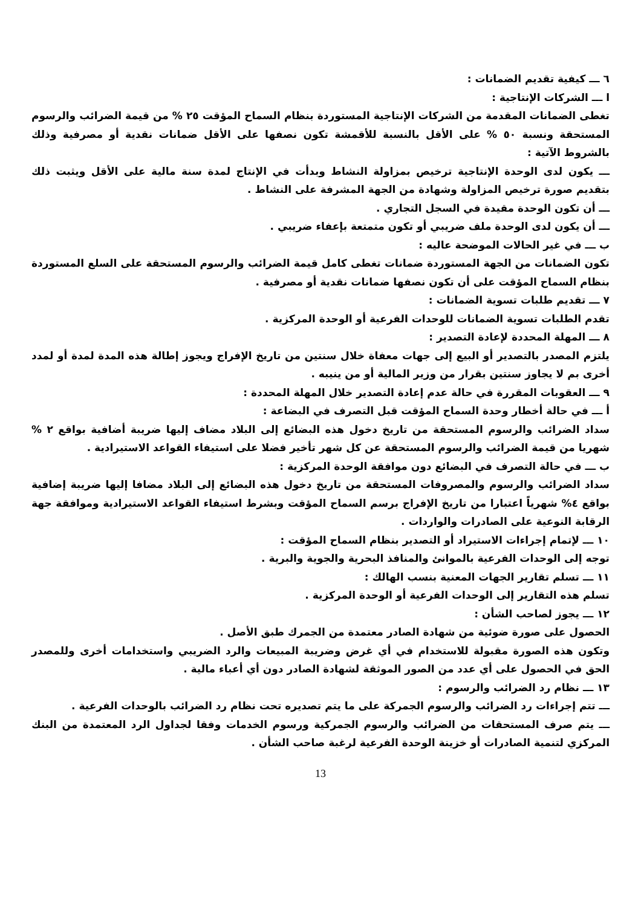٦ ـــ كيفية تقديم الضمانات :
ا ـــ الشركات الإنتاجية :
تغطى الضمانات المقدمة من الشركات الإنتاجية المستوردة بنظام السماح المؤقت ٢٥ % من قيمة الضرائب والرسوم المستحقة ونسبة ٥٠ % على الأقل بالنسبة للأقمشة تكون نصفها على الأقل ضمانات نقدية أو مصرفية وذلك بالشروط الآتية :
ـــ يكون لدى الوحدة الإنتاجية ترخيص بمزاولة النشاط وبدأت في الإنتاج لمدة سنة مالية على الأقل ويثبت ذلك بتقديم صورة ترخيص المزاولة وشهادة من الجهة المشرفة على النشاط .
ـــ أن تكون الوحدة مقيدة في السجل التجاري .
ـــ أن يكون لدى الوحدة ملف ضريبي أو تكون متمتعة بإعفاء ضريبي .
ب ـــ في غير الحالات الموضحة عاليه :
تكون الضمانات من الجهة المستوردة ضمانات تغطى كامل قيمة الضرائب والرسوم المستحقة على السلع المستوردة بنظام السماح المؤقت على أن تكون نصفها ضمانات نقدية أو مصرفية .
٧ ـــ تقديم طلبات تسوية الضمانات :
تقدم الطلبات تسوية الضمانات للوحدات الفرعية أو الوحدة المركزية .
٨ ـــ المهلة المحددة لإعادة التصدير :
يلتزم المصدر بالتصدير أو البيع إلى جهات معفاة خلال سنتين من تاريخ الإفراج ويجوز إطالة هذه المدة لمدة أو لمدد أخرى بم لا يجاوز سنتين بقرار من وزير المالية أو من ينيبه .
٩ ـــ العقوبات المقررة في حالة عدم إعادة التصدير خلال المهلة المحددة :
أ ـــ في حالة أخطار وحدة السماح المؤقت قبل التصرف في البضاعة :
سداد الضرائب والرسوم المستحقة من تاريخ دخول هذه البضائع إلى البلاد مضاف إليها ضريبة أضافية بواقع ٢ % شهريا من قيمة الضرائب والرسوم المستحقة عن كل شهر تأخير فضلا على استيفاء القواعد الاستيرادية .
ب ـــ في حالة التصرف في البضائع دون موافقة الوحدة المركزية :
سداد الضرائب والرسوم والمصروفات المستحقة من تاريخ دخول هذه البضائع إلى البلاد مضافا إليها ضريبة إضافية بواقع ٤% شهرياً اعتبارا من تاريخ الإفراج برسم السماح المؤقت وبشرط استيفاء القواعد الاستيرادية وموافقة جهة الرقابة النوعية على الصادرات والواردات .
١٠ ـــ لإتمام إجراءات الاستيراد أو التصدير بنظام السماح المؤقت :
توجه إلى الوحدات الفرعية بالموانئ والمنافذ البحرية والجوية والبرية .
١١ ـــ تسلم تقارير الجهات المعنية بنسب الهالك :
تسلم هذه التقارير إلى الوحدات الفرعية أو الوحدة المركزية .
١٢ ـــ يجوز لصاحب الشأن :
الحصول على صورة ضوئية من شهادة الصادر معتمدة من الجمرك طبق الأصل .
وتكون هذه الصورة مقبولة للاستخدام في أي غرض وضريبة المبيعات والرد الضريبي واستخدامات أخرى وللمصدر الحق في الحصول على أي عدد من الصور الموثقة لشهادة الصادر دون أي أعباء مالية .
١٣ ـــ نظام رد الضرائب والرسوم :
ـــ تتم إجراءات رد الضرائب والرسوم الجمركة على ما يتم تصديره تحت نظام رد الضرائب بالوحدات الفرعية .
ـــ يتم صرف المستحقات من الضرائب والرسوم الجمركية ورسوم الخدمات وفقا لجداول الرد المعتمدة من البنك المركزي لتنمية الصادرات أو خزينة الوحدة الفرعية لرغبة صاحب الشأن .
13